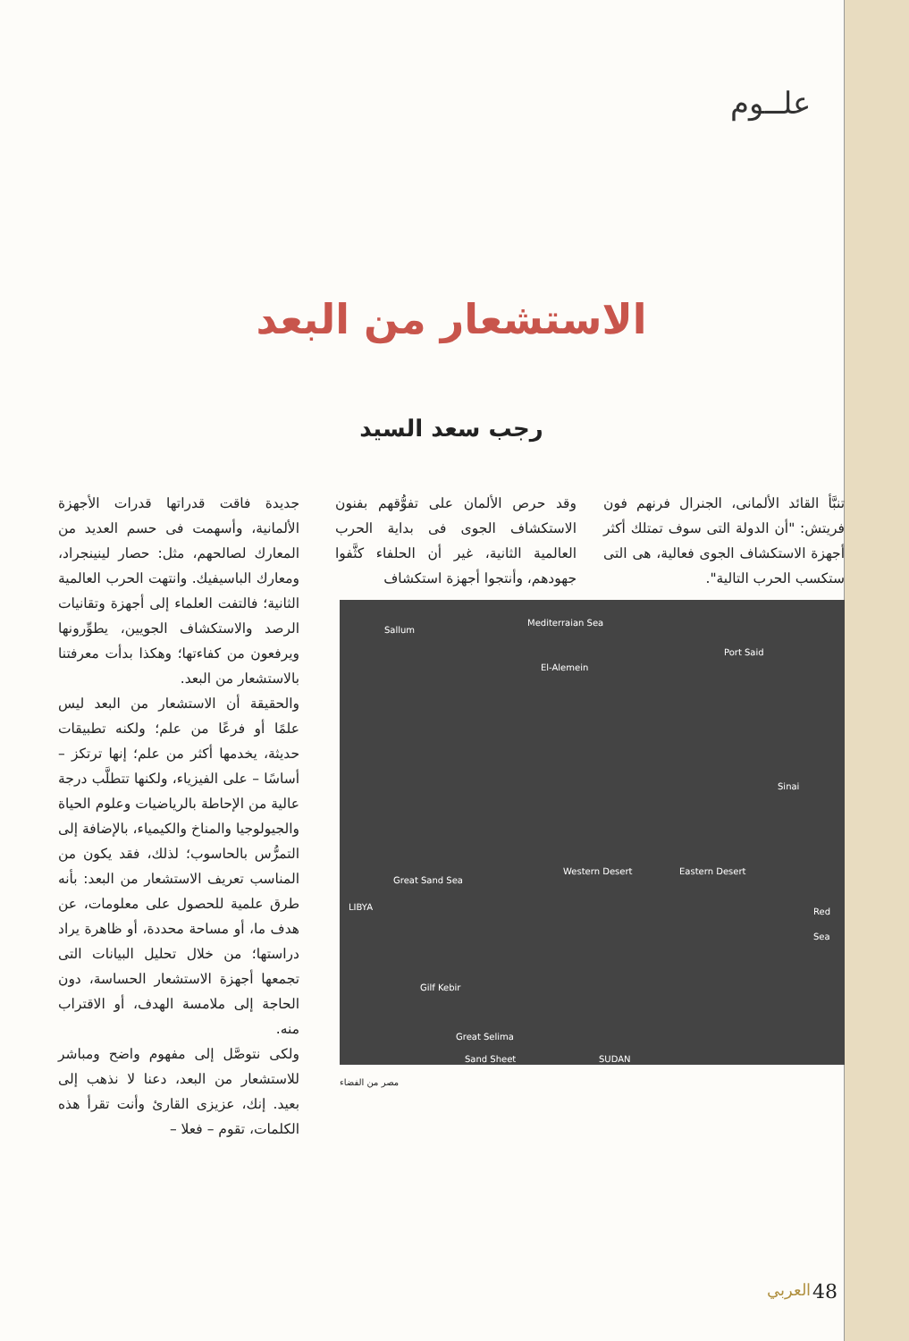علــوم
الاستشعار من البعد
رجب سعد السيد
تنبَّأ القائد الألمانى، الجنرال فرنهم فون فريتش: "أن الدولة التى سوف تمتلك أكثر أجهزة الاستكشاف الجوى فعالية، هى التى ستكسب الحرب التالية".
وقد حرص الألمان على تفوُّقهم بفنون الاستكشاف الجوى فى بداية الحرب العالمية الثانية، غير أن الحلفاء كثَّفوا جهودهم، وأنتجوا أجهزة استكشاف
Sallum
Mediterraian Sea
Port Said
El-Alemein
Sinai
Western Desert Eastern Desert
Red Sea LIBYA
Great Sand Sea
Gilf Kebir
Great Selima
Sand Sheet SUDAN
مصر من الفضاء
جديدة فاقت قدراتها قدرات الأجهزة الألمانية، وأسهمت فى حسم العديد من المعارك لصالحهم، مثل: حصار لينينجراد، ومعارك الباسيفيك. وانتهت الحرب العالمية الثانية؛ فالتفت العلماء إلى أجهزة وتقانيات الرصد والاستكشاف الجويين، يطوِّرونها ويرفعون من كفاءتها؛ وهكذا بدأت معرفتنا بالاستشعار من البعد.
والحقيقة أن الاستشعار من البعد ليس علمًا أو فرعًا من علم؛ ولكنه تطبيقات حديثة، يخدمها أكثر من علم؛ إنها ترتكز – أساسًا – على الفيزياء، ولكنها تتطلَّب درجة عالية من الإحاطة بالرياضيات وعلوم الحياة والجيولوجيا والمناخ والكيمياء، بالإضافة إلى التمرُّس بالحاسوب؛ لذلك، فقد يكون من المناسب تعريف الاستشعار من البعد: بأنه طرق علمية للحصول على معلومات، عن هدف ما، أو مساحة محددة، أو ظاهرة يراد دراستها؛ من خلال تحليل البيانات التى تجمعها أجهزة الاستشعار الحساسة، دون الحاجة إلى ملامسة الهدف، أو الاقتراب منه.
ولكى نتوصَّل إلى مفهوم واضح ومباشر للاستشعار من البعد، دعنا لا نذهب إلى بعيد. إنك، عزيزى القارئ وأنت تقرأ هذه الكلمات، تقوم – فعلا –
48 العربي